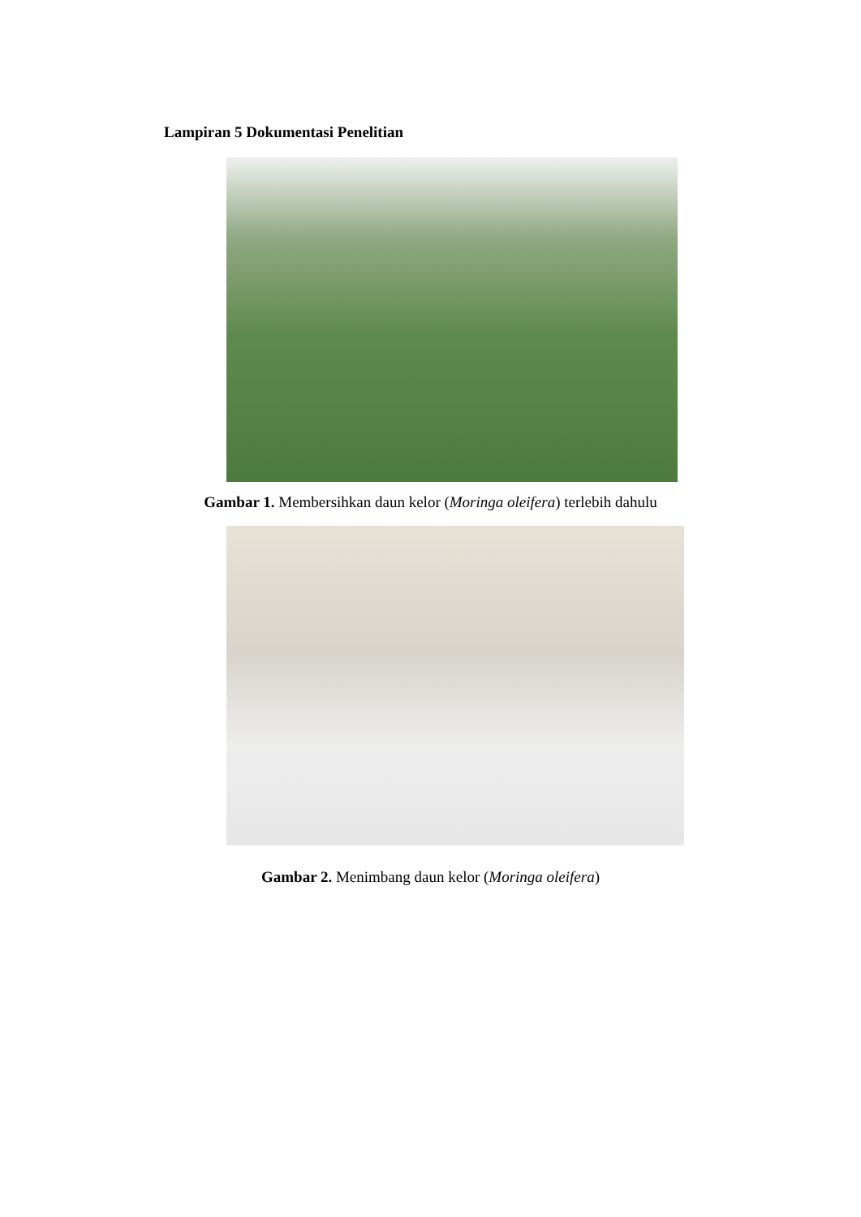Lampiran 5 Dokumentasi Penelitian
Gambar 1. Membersihkan daun kelor (Moringa oleifera) terlebih dahulu
Gambar 2. Menimbang daun kelor (Moringa oleifera)